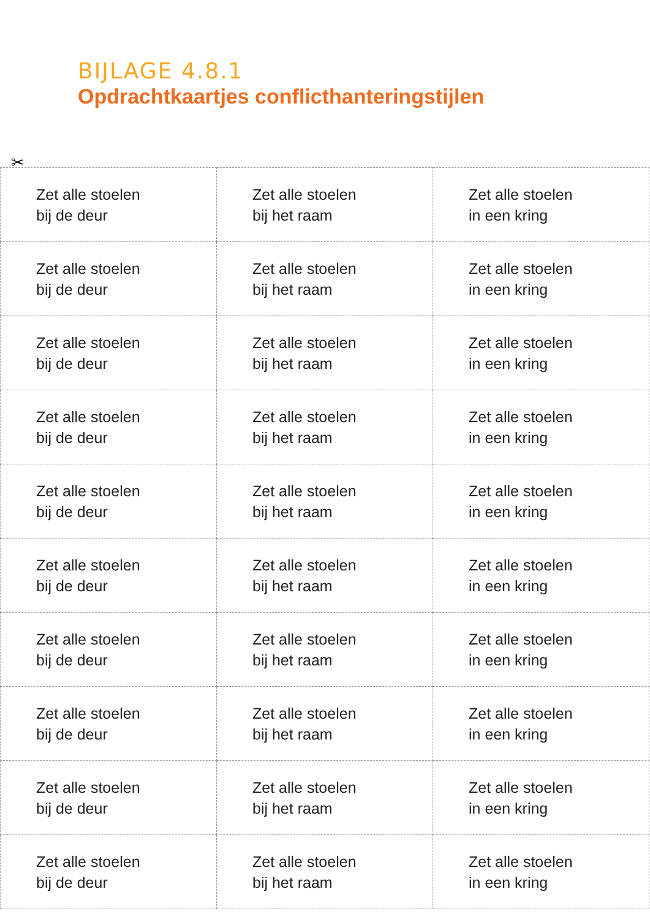BIJLAGE 4.8.1
Opdrachtkaartjes conflicthanteringstijlen
✂
| Zet alle stoelen bij de deur | Zet alle stoelen bij het raam | Zet alle stoelen in een kring |
| Zet alle stoelen bij de deur | Zet alle stoelen bij het raam | Zet alle stoelen in een kring |
| Zet alle stoelen bij de deur | Zet alle stoelen bij het raam | Zet alle stoelen in een kring |
| Zet alle stoelen bij de deur | Zet alle stoelen bij het raam | Zet alle stoelen in een kring |
| Zet alle stoelen bij de deur | Zet alle stoelen bij het raam | Zet alle stoelen in een kring |
| Zet alle stoelen bij de deur | Zet alle stoelen bij het raam | Zet alle stoelen in een kring |
| Zet alle stoelen bij de deur | Zet alle stoelen bij het raam | Zet alle stoelen in een kring |
| Zet alle stoelen bij de deur | Zet alle stoelen bij het raam | Zet alle stoelen in een kring |
| Zet alle stoelen bij de deur | Zet alle stoelen bij het raam | Zet alle stoelen in een kring |
| Zet alle stoelen bij de deur | Zet alle stoelen bij het raam | Zet alle stoelen in een kring |